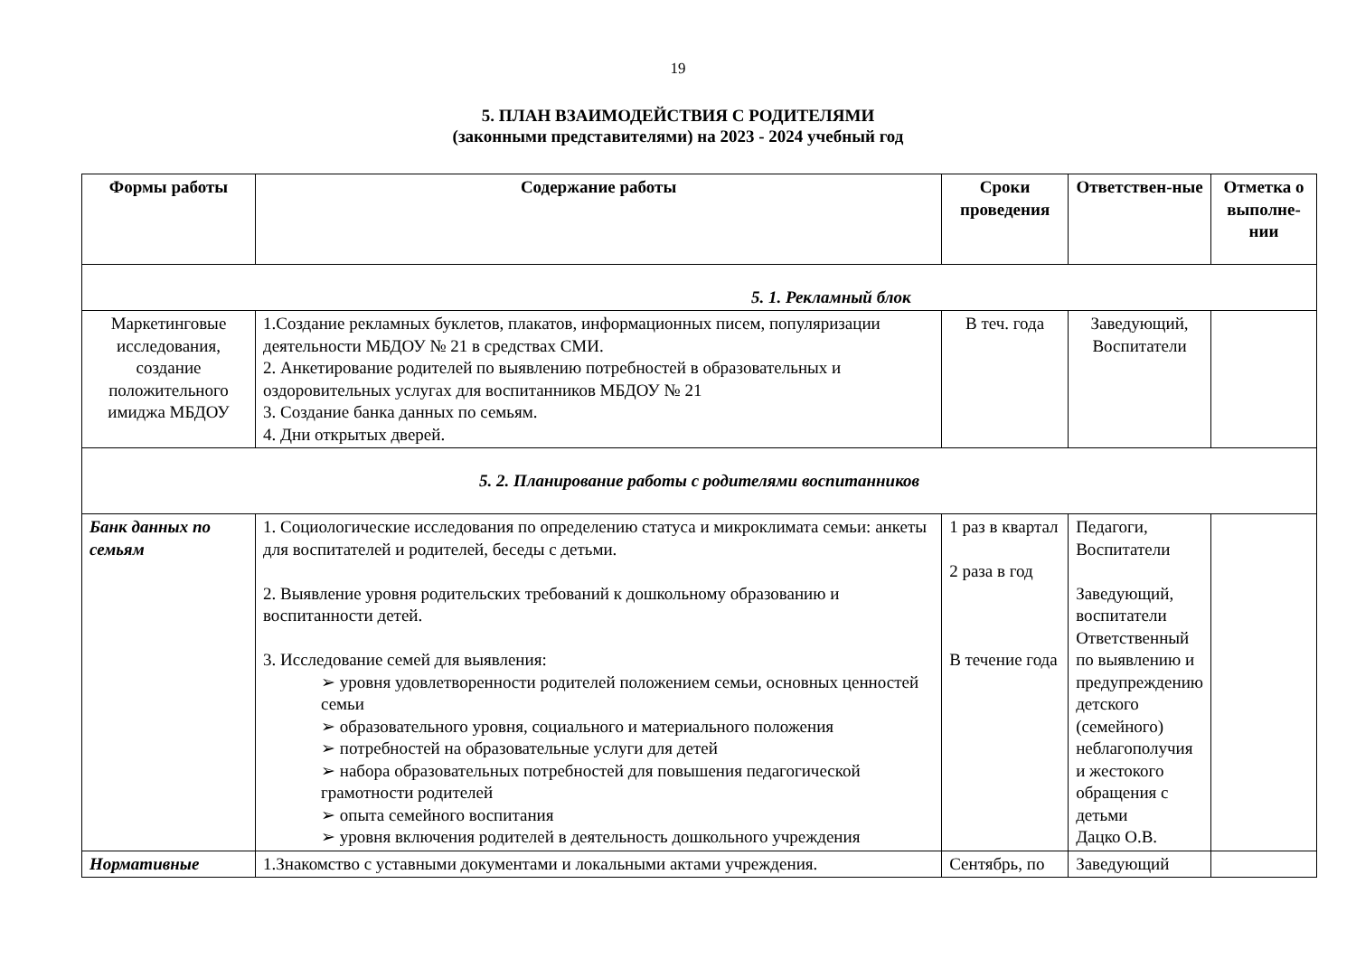19
5. ПЛАН ВЗАИМОДЕЙСТВИЯ С РОДИТЕЛЯМИ
(законными представителями) на 2023 - 2024 учебный год
| Формы работы | Содержание работы | Сроки проведения | Ответствен-ные | Отметка о выполне-нии |
| --- | --- | --- | --- | --- |
| 5. 1. Рекламный блок | | | | |
| Маркетинговые исследования, создание положительного имиджа МБДОУ | 1.Создание рекламных буклетов, плакатов, информационных писем, популяризации деятельности МБДОУ № 21 в средствах СМИ. 2. Анкетирование родителей по выявлению потребностей в образовательных и оздоровительных услугах для воспитанников МБДОУ № 21 3. Создание банка данных по семьям. 4. Дни открытых дверей. | В теч. года | Заведующий, Воспитатели | |
| 5. 2. Планирование работы с родителями воспитанников | | | | |
| Банк данных по семьям | 1. Социологические исследования по определению статуса и микроклимата семьи: анкеты для воспитателей и родителей, беседы с детьми. 2. Выявление уровня родительских требований к дошкольному образованию и воспитанности детей. 3. Исследование семей для выявления: ➢ уровня удовлетворенности родителей положением семьи, основных ценностей семьи ➢ образовательного уровня, социального и материального положения ➢ потребностей на образовательные услуги для детей ➢ набора образовательных потребностей для повышения педагогической грамотности родителей ➢ опыта семейного воспитания ➢ уровня включения родителей в деятельность дошкольного учреждения | 1 раз в квартал 2 раза в год В течение года | Педагоги, Воспитатели Заведующий, воспитатели Ответственный по выявлению и предупреждению детского (семейного) неблагополучия и жестокого обращения с детьми Дацко О.В. | |
| Нормативные | 1.Знакомство с уставными документами и локальными актами учреждения. | Сентябрь, по | Заведующий | |